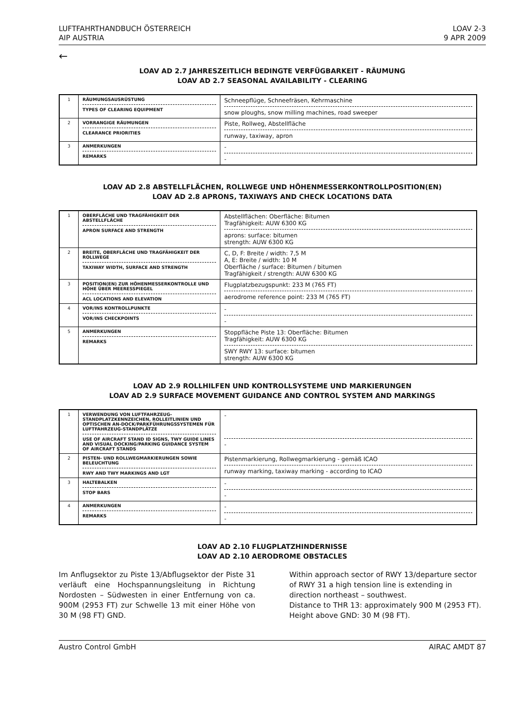LUFTFAHRTHANDBUCH ÖSTERREICH
AIP AUSTRIA
LOAV 2-3
9 APR 2009
←
LOAV AD 2.7 JAHRESZEITLICH BEDINGTE VERFÜGBARKEIT - RÄUMUNG
LOAV AD 2.7 SEASONAL AVAILABILITY - CLEARING
| 1 | RÄUMUNGSAUSRÜSTUNG TYPES OF CLEARING EQUIPMENT | Schneepflüge, Schneefräsen, Kehrmaschine snow ploughs, snow milling machines, road sweeper |
| 2 | VORRANGIGE RÄUMUNGEN CLEARANCE PRIORITIES | Piste, Rollweg, Abstellfläche runway, taxiway, apron |
| 3 | ANMERKUNGEN REMARKS | - - |
LOAV AD 2.8 ABSTELLFLÄCHEN, ROLLWEGE UND HÖHENMESSERKONTROLLPOSITION(EN)
LOAV AD 2.8 APRONS, TAXIWAYS AND CHECK LOCATIONS DATA
| 1 | OBERFLÄCHE UND TRAGFÄHIGKEIT DER ABSTELLFLÄCHE APRON SURFACE AND STRENGTH | Abstellflächen: Oberfläche: Bitumen Tragfähigkeit: AUW 6300 KG aprons: surface: bitumen strength: AUW 6300 KG |
| 2 | BREITE, OBERFLÄCHE UND TRAGFÄHIGKEIT DER ROLLWEGE TAXIWAY WIDTH, SURFACE AND STRENGTH | C, D, F: Breite / width: 7,5 M A, E: Breite / width: 10 M Oberfläche / surface: Bitumen / bitumen Tragfähigkeit / strength: AUW 6300 KG |
| 3 | POSITION(EN) ZUR HÖHENMESSERKONTROLLE UND HÖHE ÜBER MEERESSPIEGEL ACL LOCATIONS AND ELEVATION | Flugplatzbezugspunkt: 233 M (765 FT) aerodrome reference point: 233 M (765 FT) |
| 4 | VOR/INS KONTROLLPUNKTE VOR/INS CHECKPOINTS | - - |
| 5 | ANMERKUNGEN REMARKS | Stoppfläche Piste 13: Oberfläche: Bitumen Tragfähigkeit: AUW 6300 KG SWY RWY 13: surface: bitumen strength: AUW 6300 KG |
LOAV AD 2.9 ROLLHILFEN UND KONTROLLSYSTEME UND MARKIERUNGEN
LOAV AD 2.9 SURFACE MOVEMENT GUIDANCE AND CONTROL SYSTEM AND MARKINGS
| 1 | VERWENDUNG VON LUFTFAHRZEUG-STANDPLATZKENNZEICHEN, ROLLEITLINIEN UND OPTISCHEN AN-DOCK/PARKFÜHRUNGSSYSTEMEN FÜR LUFTFAHRZEUG-STANDPLÄTZE USE OF AIRCRAFT STAND ID SIGNS, TWY GUIDE LINES AND VISUAL DOCKING/PARKING GUIDANCE SYSTEM OF AIRCRAFT STANDS | - - |
| 2 | PISTEN- UND ROLLWEGMARKIERUNGEN SOWIE BELEUCHTUNG RWY AND TWY MARKINGS AND LGT | Pistenmarkierung, Rollwegmarkierung - gemäß ICAO runway marking, taxiway marking - according to ICAO |
| 3 | HALTEBALKEN STOP BARS | - - |
| 4 | ANMERKUNGEN REMARKS | - - |
LOAV AD 2.10 FLUGPLATZHINDERNISSE
LOAV AD 2.10 AERODROME OBSTACLES
Im Anflugsektor zu Piste 13/Abflugsektor der Piste 31 verläuft eine Hochspannungsleitung in Richtung Nordosten – Südwesten in einer Entfernung von ca. 900M (2953 FT) zur Schwelle 13 mit einer Höhe von 30 M (98 FT) GND.
Within approach sector of RWY 13/departure sector of RWY 31 a high tension line is extending in direction northeast – southwest.
Distance to THR 13: approximately 900 M (2953 FT).
Height above GND: 30 M (98 FT).
Austro Control GmbH AIRAC AMDT 87